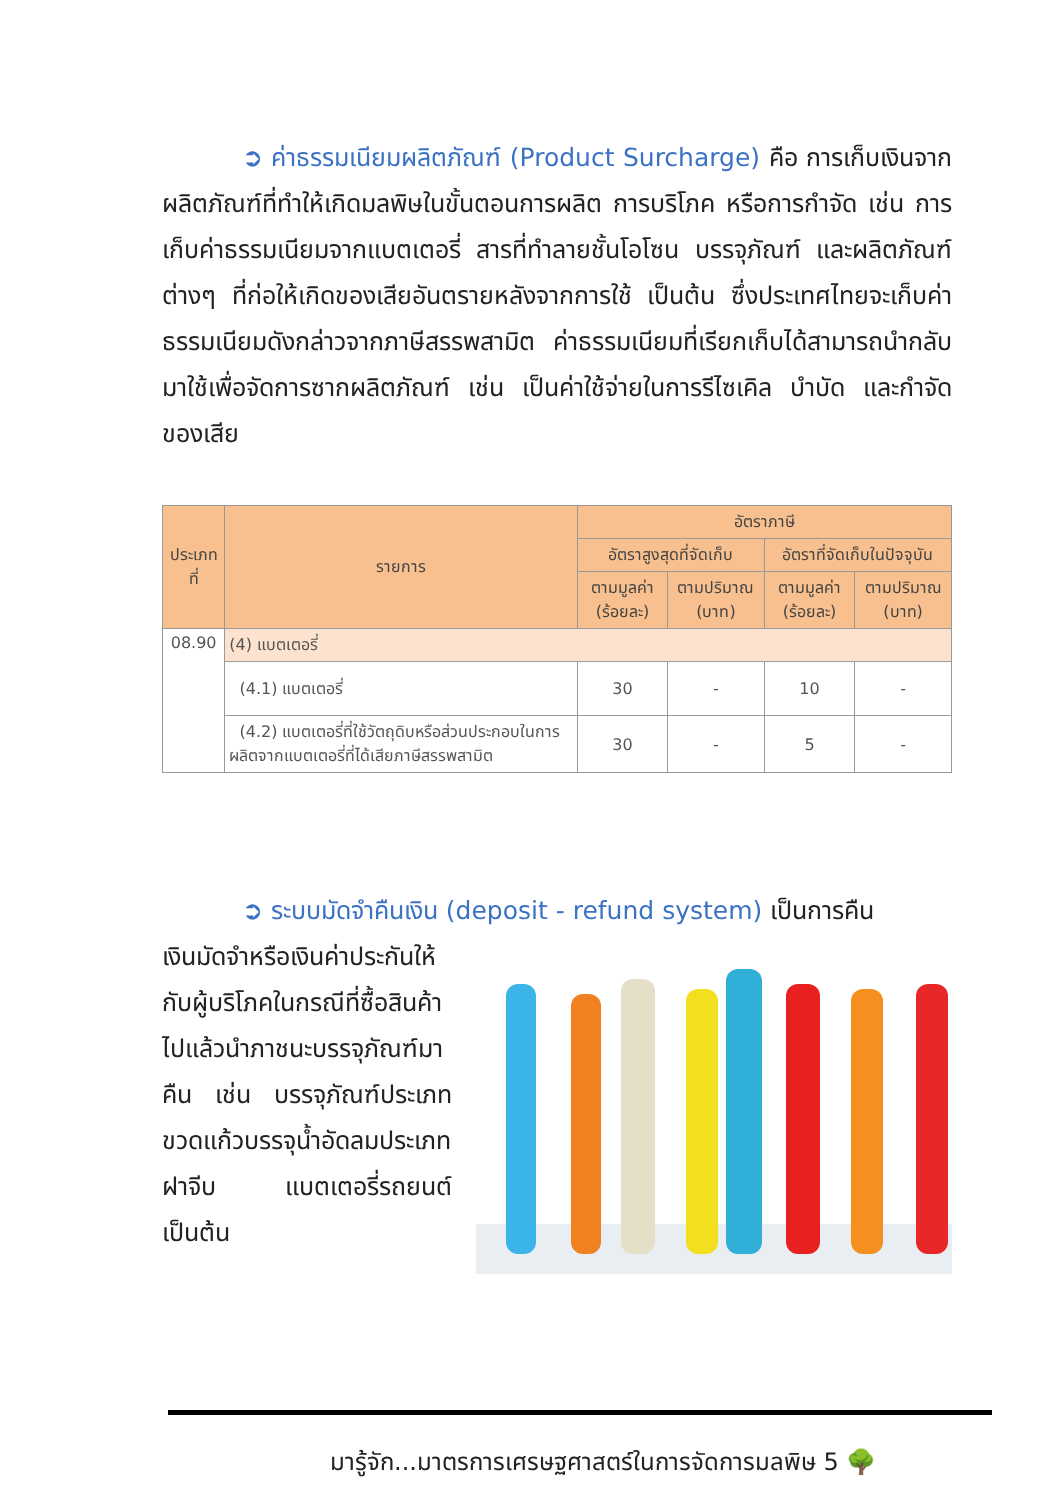➲ ค่าธรรมเนียมผลิตภัณฑ์ (Product Surcharge) คือ การเก็บเงินจากผลิตภัณฑ์ที่ทำให้เกิดมลพิษในขั้นตอนการผลิต การบริโภค หรือการกำจัด เช่น การเก็บค่าธรรมเนียมจากแบตเตอรี่ สารที่ทำลายชั้นโอโซน บรรจุภัณฑ์ และผลิตภัณฑ์ต่างๆ ที่ก่อให้เกิดของเสียอันตรายหลังจากการใช้ เป็นต้น ซึ่งประเทศไทยจะเก็บค่าธรรมเนียมดังกล่าวจากภาษีสรรพสามิต ค่าธรรมเนียมที่เรียกเก็บได้สามารถนำกลับมาใช้เพื่อจัดการซากผลิตภัณฑ์ เช่น เป็นค่าใช้จ่ายในการรีไซเคิล บำบัด และกำจัดของเสีย
| ประเภทที่ | รายการ | อัตราภาษี | | | |
| --- | --- | --- | --- | --- | --- |
| | | อัตราสูงสุดที่จัดเก็บ | | อัตราที่จัดเก็บในปัจจุบัน | |
| | | ตามมูลค่า (ร้อยละ) | ตามปริมาณ (บาท) | ตามมูลค่า (ร้อยละ) | ตามปริมาณ (บาท) |
| 08.90 | (4) แบตเตอรี่ | | | | |
| | (4.1) แบตเตอรี่ | 30 | - | 10 | - |
| | (4.2) แบตเตอรี่ที่ใช้วัตถุดิบหรือส่วนประกอบในการผลิตจากแบตเตอรี่ที่ได้เสียภาษีสรรพสามิต | 30 | - | 5 | - |
➲ ระบบมัดจำคืนเงิน (deposit - refund system) เป็นการคืน
เงินมัดจำหรือเงินค่าประกันให้กับผู้บริโภคในกรณีที่ซื้อสินค้าไปแล้วนำภาชนะบรรจุภัณฑ์มาคืน เช่น บรรจุภัณฑ์ประเภทขวดแก้วบรรจุน้ำอัดลมประเภทฝาจีบ แบตเตอรี่รถยนต์ เป็นต้น
มารู้จัก...มาตรการเศรษฐศาสตร์ในการจัดการมลพิษ 5 🌳